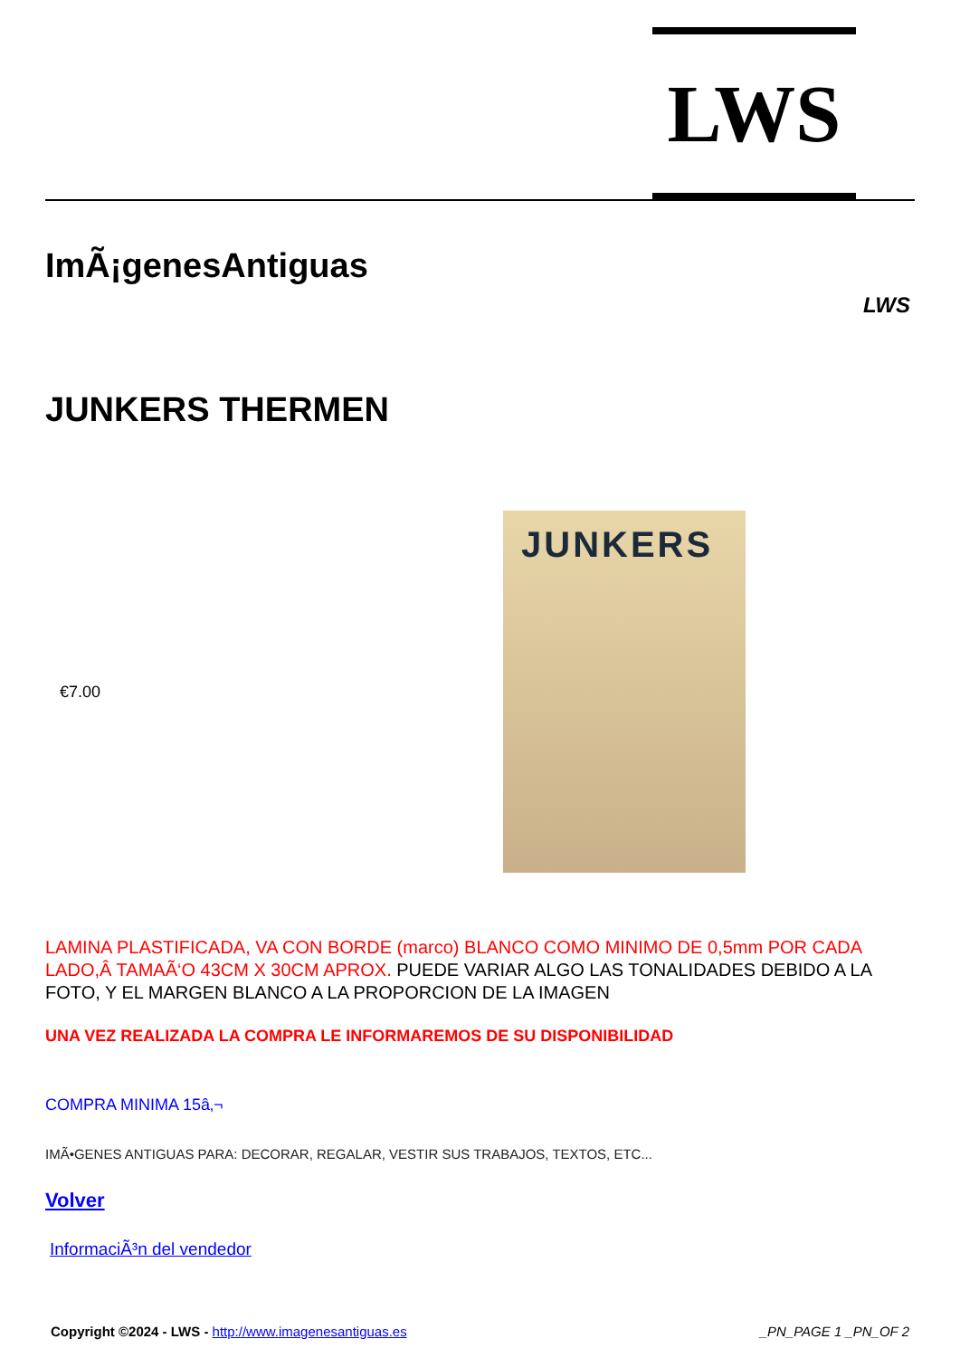LWS
ImÃ¡genesAntiguas
LWS
JUNKERS THERMEN
€7.00
JUNKERS
LAMINA PLASTIFICADA, VA CON BORDE (marco) BLANCO COMO MINIMO DE 0,5mm POR CADA LADO,Â TAMAÃ‘O 43CM X 30CM APROX. PUEDE VARIAR ALGO LAS TONALIDADES DEBIDO A LA FOTO, Y EL MARGEN BLANCO A LA PROPORCION DE LA IMAGEN
UNA VEZ REALIZADA LA COMPRA LE INFORMAREMOS DE SU DISPONIBILIDAD
COMPRA MINIMA 15â‚¬
IMÃ•GENES ANTIGUAS PARA: DECORAR, REGALAR, VESTIR SUS TRABAJOS, TEXTOS, ETC...
Volver
InformaciÃ³n del vendedor
Copyright ©2024 - LWS - http://www.imagenesantiguas.es
_PN_PAGE 1 _PN_OF 2